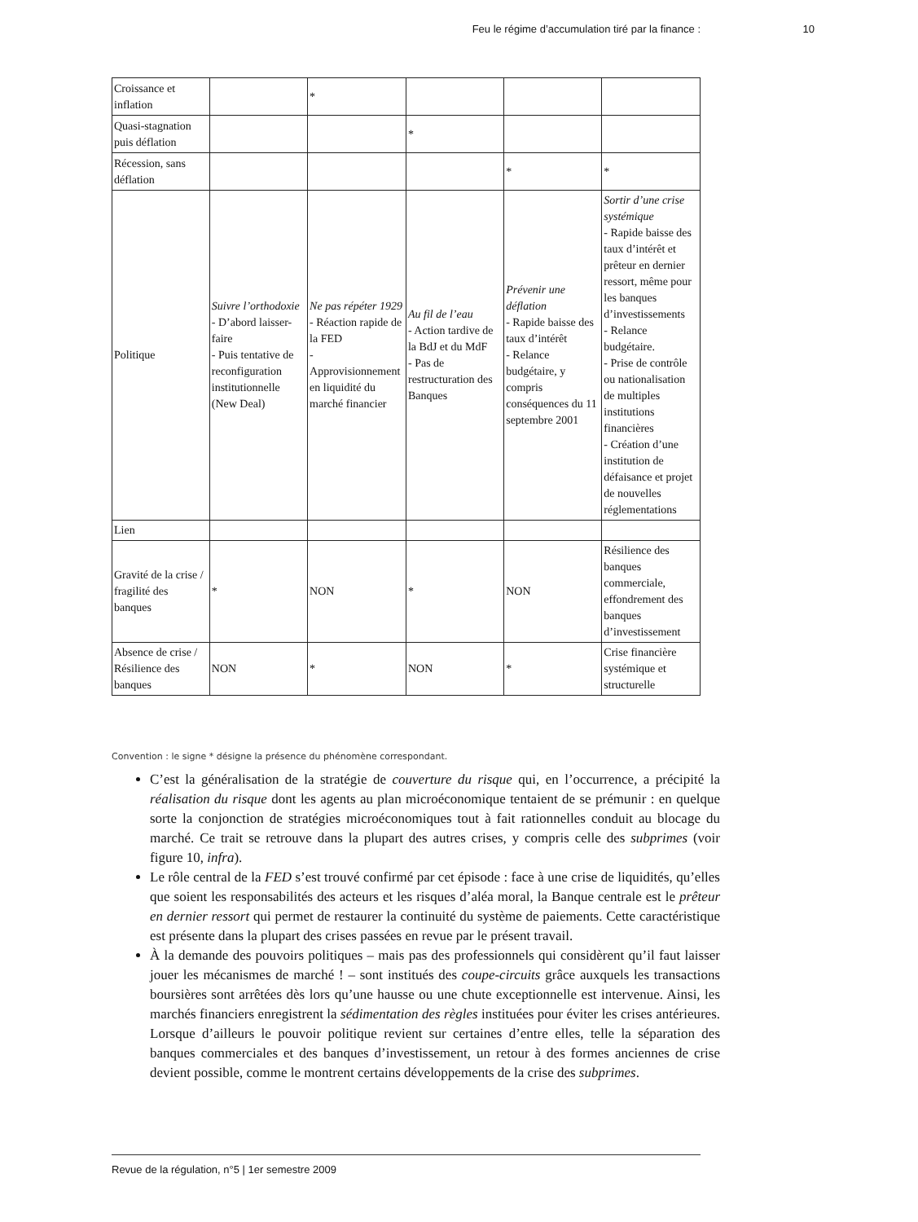Feu le régime d’accumulation tiré par la finance : 10
| Croissance et inflation | | * | | | |
| Quasi-stagnation puis déflation | | | * | | |
| Récession, sans déflation | | | | * | * |
| Politique | Suivre l’orthodoxie - D’abord laisser-faire - Puis tentative de reconfiguration institutionnelle (New Deal) | Ne pas répéter 1929 - Réaction rapide de la FED - Approvisionnement en liquidité du marché financier | Au fil de l’eau - Action tardive de la BdJ et du MdF - Pas de restructuration des Banques | Prévenir une déflation - Rapide baisse des taux d’intérêt - Relance budgétaire, y compris conséquences du 11 septembre 2001 | Sortir d’une crise systémique - Rapide baisse des taux d’intérêt et prêteur en dernier ressort, même pour les banques d’investissements - Relance budgétaire. - Prise de contrôle ou nationalisation de multiples institutions financières - Création d’une institution de défaisance et projet de nouvelles réglementations |
| Lien | | | | | |
| Gravité de la crise / fragilité des banques | * | NON | * | NON | Résilience des banques commerciale, effondrement des banques d’investissement |
| Absence de crise / Résilience des banques | NON | * | NON | * | Crise financière systémique et structurelle |
Convention : le signe * désigne la présence du phénomène correspondant.
C’est la généralisation de la stratégie de couverture du risque qui, en l’occurrence, a précipité la réalisation du risque dont les agents au plan microéconomique tentaient de se prémunir : en quelque sorte la conjonction de stratégies microéconomiques tout à fait rationnelles conduit au blocage du marché. Ce trait se retrouve dans la plupart des autres crises, y compris celle des subprimes (voir figure 10, infra).
Le rôle central de la FED s’est trouvé confirmé par cet épisode : face à une crise de liquidités, qu’elles que soient les responsabilités des acteurs et les risques d’aléa moral, la Banque centrale est le prêteur en dernier ressort qui permet de restaurer la continuité du système de paiements. Cette caractéristique est présente dans la plupart des crises passées en revue par le présent travail.
À la demande des pouvoirs politiques – mais pas des professionnels qui considèrent qu’il faut laisser jouer les mécanismes de marché ! – sont institués des coupe-circuits grâce auxquels les transactions boursières sont arrêtées dès lors qu’une hausse ou une chute exceptionnelle est intervenue. Ainsi, les marchés financiers enregistrent la sédimentation des règles instituées pour éviter les crises antérieures. Lorsque d’ailleurs le pouvoir politique revient sur certaines d’entre elles, telle la séparation des banques commerciales et des banques d’investissement, un retour à des formes anciennes de crise devient possible, comme le montrent certains développements de la crise des subprimes.
Revue de la régulation, n°5 | 1er semestre 2009